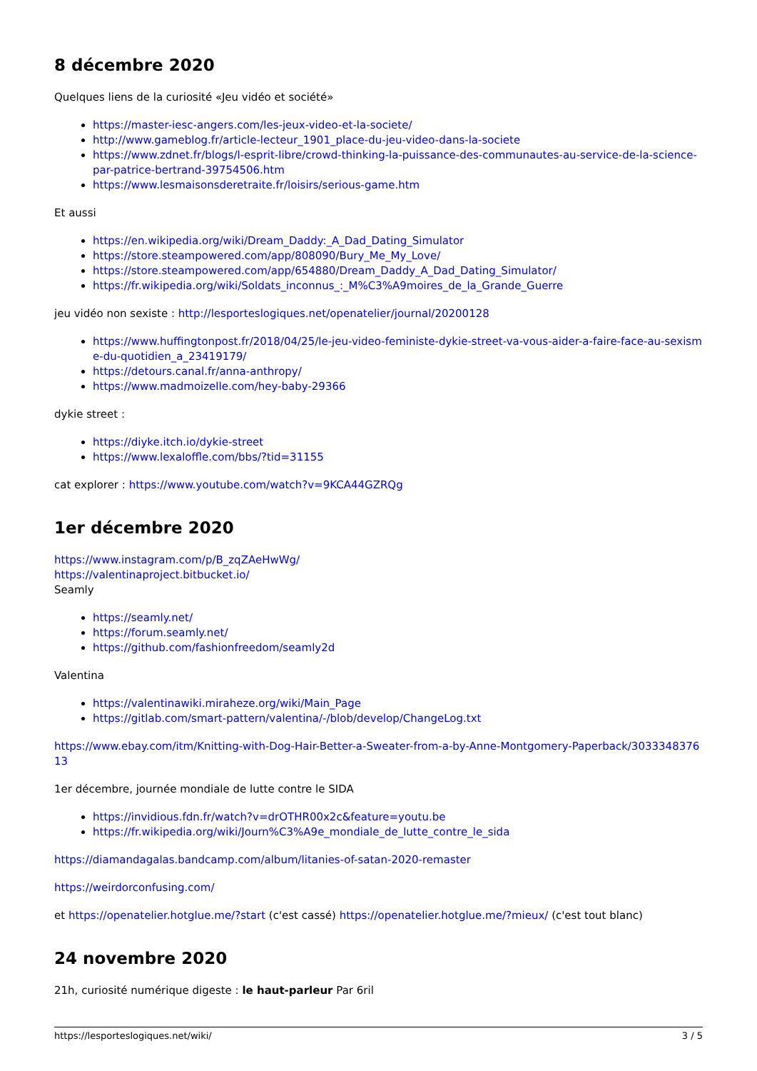8 décembre 2020
Quelques liens de la curiosité «Jeu vidéo et société»
https://master-iesc-angers.com/les-jeux-video-et-la-societe/
http://www.gameblog.fr/article-lecteur_1901_place-du-jeu-video-dans-la-societe
https://www.zdnet.fr/blogs/l-esprit-libre/crowd-thinking-la-puissance-des-communautes-au-service-de-la-science-par-patrice-bertrand-39754506.htm
https://www.lesmaisonsderetraite.fr/loisirs/serious-game.htm
Et aussi
https://en.wikipedia.org/wiki/Dream_Daddy:_A_Dad_Dating_Simulator
https://store.steampowered.com/app/808090/Bury_Me_My_Love/
https://store.steampowered.com/app/654880/Dream_Daddy_A_Dad_Dating_Simulator/
https://fr.wikipedia.org/wiki/Soldats_inconnus_:_M%C3%A9moires_de_la_Grande_Guerre
jeu vidéo non sexiste : http://lesporteslogiques.net/openatelier/journal/20200128
https://www.huffingtonpost.fr/2018/04/25/le-jeu-video-feministe-dykie-street-va-vous-aider-a-faire-face-au-sexisme-du-quotidien_a_23419179/
https://detours.canal.fr/anna-anthropy/
https://www.madmoizelle.com/hey-baby-29366
dykie street :
https://diyke.itch.io/dykie-street
https://www.lexaloffle.com/bbs/?tid=31155
cat explorer : https://www.youtube.com/watch?v=9KCA44GZRQg
1er décembre 2020
https://www.instagram.com/p/B_zqZAeHwWg/
https://valentinaproject.bitbucket.io/
Seamly
https://seamly.net/
https://forum.seamly.net/
https://github.com/fashionfreedom/seamly2d
Valentina
https://valentinawiki.miraheze.org/wiki/Main_Page
https://gitlab.com/smart-pattern/valentina/-/blob/develop/ChangeLog.txt
https://www.ebay.com/itm/Knitting-with-Dog-Hair-Better-a-Sweater-from-a-by-Anne-Montgomery-Paperback/303334837613
1er décembre, journée mondiale de lutte contre le SIDA
https://invidious.fdn.fr/watch?v=drOTHR00x2c&feature=youtu.be
https://fr.wikipedia.org/wiki/Journ%C3%A9e_mondiale_de_lutte_contre_le_sida
https://diamandagalas.bandcamp.com/album/litanies-of-satan-2020-remaster
https://weirdorconfusing.com/
et https://openatelier.hotglue.me/?start (c'est cassé) https://openatelier.hotglue.me/?mieux/ (c'est tout blanc)
24 novembre 2020
21h, curiosité numérique digeste : le haut-parleur Par 6ril
https://lesporteslogiques.net/wiki/ 3 / 5